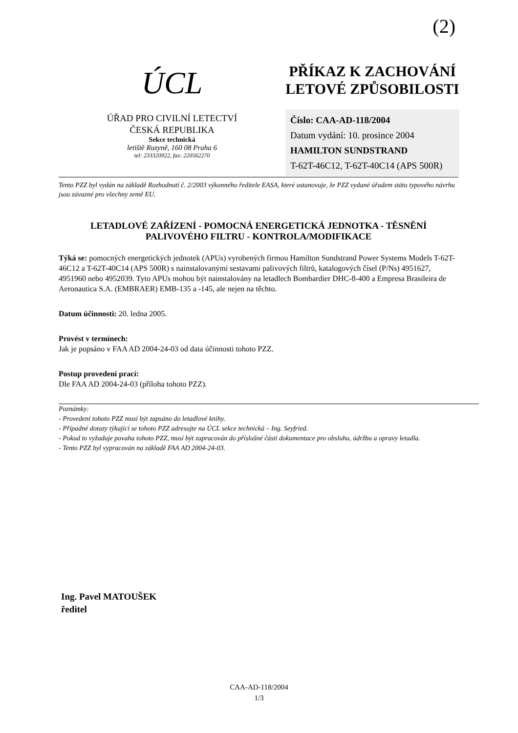(2)
ÚCL
ÚŘAD PRO CIVILNÍ LETECTVÍ
ČESKÁ REPUBLIKA
Sekce technická
letiště Ruzyně, 160 08 Praha 6
tel: 233320922, fax: 220562270
PŘÍKAZ K ZACHOVÁNÍ LETOVÉ ZPŮSOBILOSTI
Číslo: CAA-AD-118/2004
Datum vydání: 10. prosince 2004
HAMILTON SUNDSTRAND
T-62T-46C12, T-62T-40C14 (APS 500R)
Tento PZZ byl vydán na základě Rozhodnutí č. 2/2003 výkonného ředitele EASA, které ustanovuje, že PZZ vydané úřadem státu typového návrhu jsou závazné pro všechny země EU.
LETADLOVÉ ZAŘÍZENÍ - POMOCNÁ ENERGETICKÁ JEDNOTKA - TĚSNĚNÍ PALIVOVÉHO FILTRU - KONTROLA/MODIFIKACE
Týká se: pomocných energetických jednotek (APUs) vyrobených firmou Hamilton Sundstrand Power Systems Models T-62T-46C12 a T-62T-40C14 (APS 500R) s nainstalovanými sestavami palivových filtrů, katalogových čísel (P/Ns) 4951627, 4951960 nebo 4952039. Tyto APUs mohou být nainstalovány na letadlech Bombardier DHC-8-400 a Empresa Brasileira de Aeronautica S.A. (EMBRAER) EMB-135 a -145, ale nejen na těchto.
Datum účinnosti: 20. ledna 2005.
Provést v termínech:
Jak je popsáno v FAA AD 2004-24-03 od data účinnosti tohoto PZZ.
Postup provedení prací:
Dle FAA AD 2004-24-03 (příloha tohoto PZZ).
Poznámky:
- Provedení tohoto PZZ musí být zapsáno do letadlové knihy.
- Případné dotazy týkající se tohoto PZZ adresujte na ÚCL sekce technická – Ing. Seyfried.
- Pokud to vyžaduje povaha tohoto PZZ, musí být zapracován do příslušné části dokumentace pro obsluhu, údržbu a opravy letadla.
- Tento PZZ byl vypracován na základě FAA AD 2004-24-03.
Ing. Pavel MATOUŠEK
ředitel
CAA-AD-118/2004
1/3